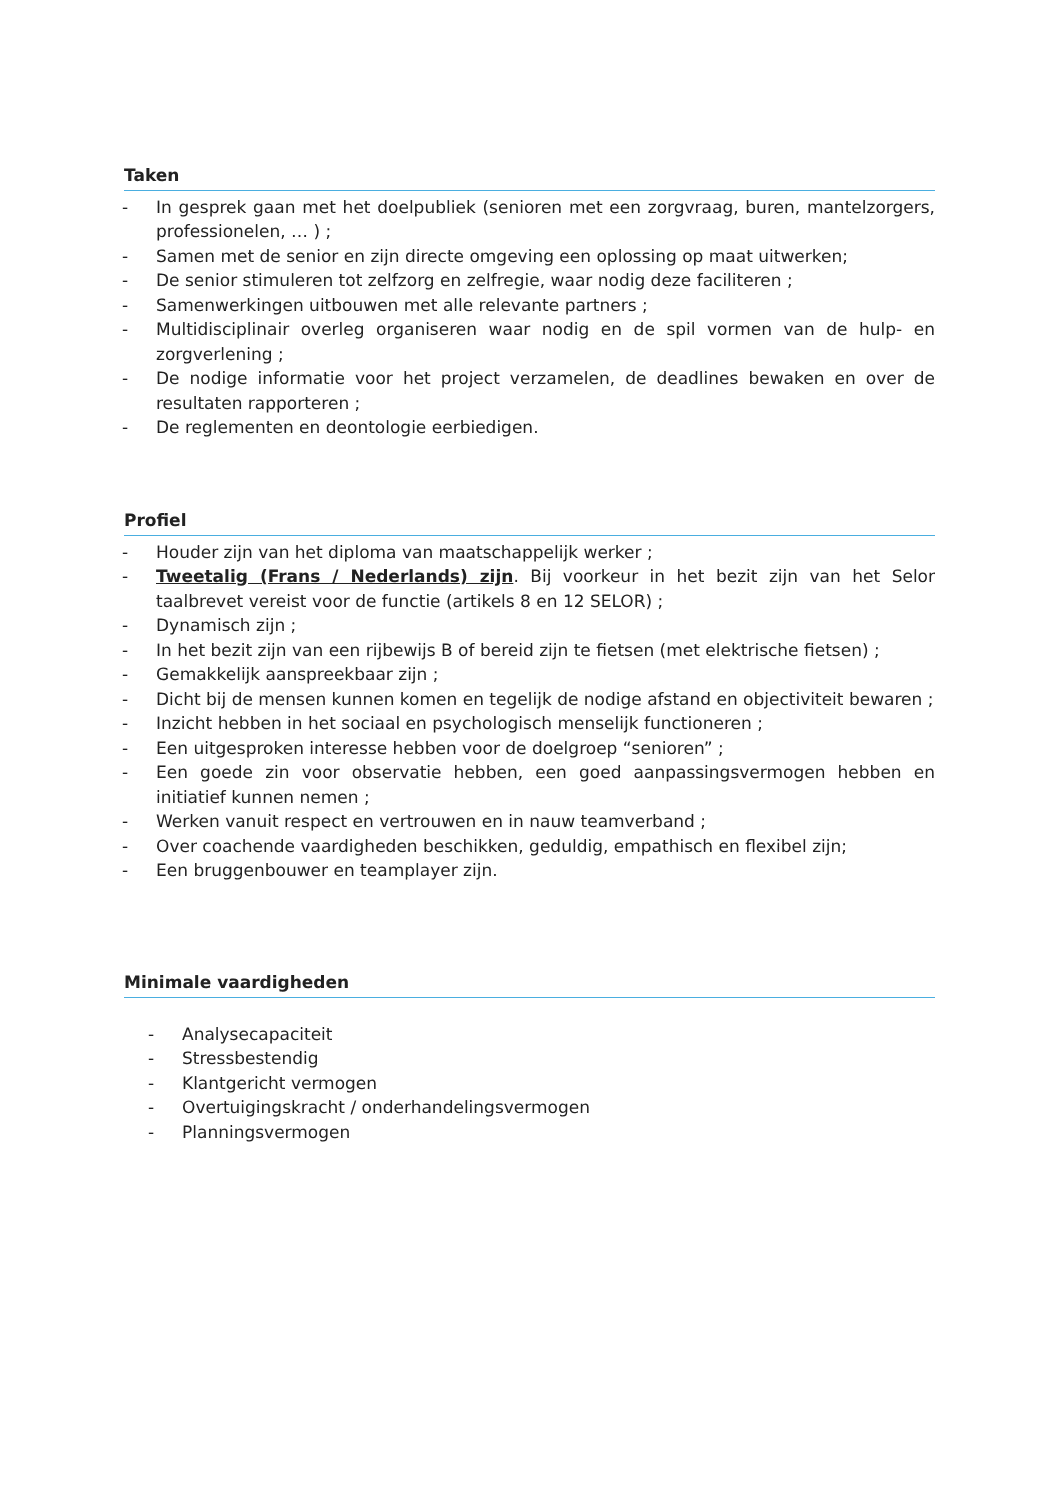Taken
- In gesprek gaan met het doelpubliek (senioren met een zorgvraag, buren, mantelzorgers, professionelen, … ) ;
- Samen met de senior en zijn directe omgeving een oplossing op maat uitwerken;
- De senior stimuleren tot zelfzorg en zelfregie, waar nodig deze faciliteren ;
- Samenwerkingen uitbouwen met alle relevante partners ;
- Multidisciplinair overleg organiseren waar nodig en de spil vormen van de hulp- en zorgverlening ;
- De nodige informatie voor het project verzamelen, de deadlines bewaken en over de resultaten rapporteren ;
- De reglementen en deontologie eerbiedigen.
Profiel
- Houder zijn van het diploma van maatschappelijk werker ;
- Tweetalig (Frans / Nederlands) zijn. Bij voorkeur in het bezit zijn van het Selor taalbrevet vereist voor de functie (artikels 8 en 12 SELOR) ;
- Dynamisch zijn ;
- In het bezit zijn van een rijbewijs B of bereid zijn te fietsen (met elektrische fietsen) ;
- Gemakkelijk aanspreekbaar zijn ;
- Dicht bij de mensen kunnen komen en tegelijk de nodige afstand en objectiviteit bewaren ;
- Inzicht hebben in het sociaal en psychologisch menselijk functioneren ;
- Een uitgesproken interesse hebben voor de doelgroep “senioren” ;
- Een goede zin voor observatie hebben, een goed aanpassingsvermogen hebben en initiatief kunnen nemen ;
- Werken vanuit respect en vertrouwen en in nauw teamverband ;
- Over coachende vaardigheden beschikken, geduldig, empathisch en flexibel zijn;
- Een bruggenbouwer en teamplayer zijn.
Minimale vaardigheden
- Analysecapaciteit
- Stressbestendig
- Klantgericht vermogen
- Overtuigingskracht / onderhandelingsvermogen
- Planningsvermogen